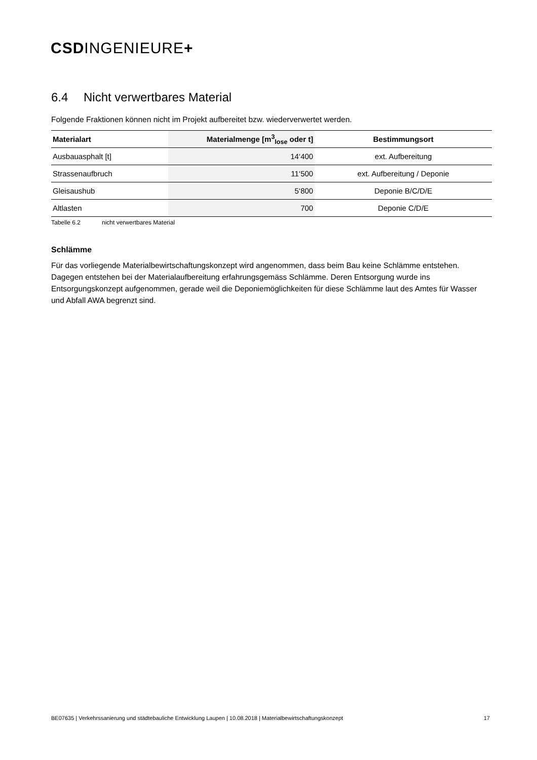CSDINGENIEURE+
6.4 Nicht verwertbares Material
Folgende Fraktionen können nicht im Projekt aufbereitet bzw. wiederverwertet werden.
| Materialart | Materialmenge [m<sup>3</sup><sub>lose</sub> oder t] | Bestimmungsort |
| --- | --- | --- |
| Ausbauasphalt [t] | 14‘400 | ext. Aufbereitung |
| Strassenaufbruch | 11‘500 | ext. Aufbereitung / Deponie |
| Gleisaushub | 5‘800 | Deponie B/C/D/E |
| Altlasten | 700 | Deponie C/D/E |
Tabelle 6.2 nicht verwertbares Material
Schlämme
Für das vorliegende Materialbewirtschaftungskonzept wird angenommen, dass beim Bau keine Schlämme entstehen. Dagegen entstehen bei der Materialaufbereitung erfahrungsgemäss Schlämme. Deren Entsorgung wurde ins Entsorgungskonzept aufgenommen, gerade weil die Deponiemöglichkeiten für diese Schlämme laut des Amtes für Wasser und Abfall AWA begrenzt sind.
BE07635 | Verkehrssanierung und städtebauliche Entwicklung Laupen | 10.08.2018 | Materialbewirtschaftungskonzept 17